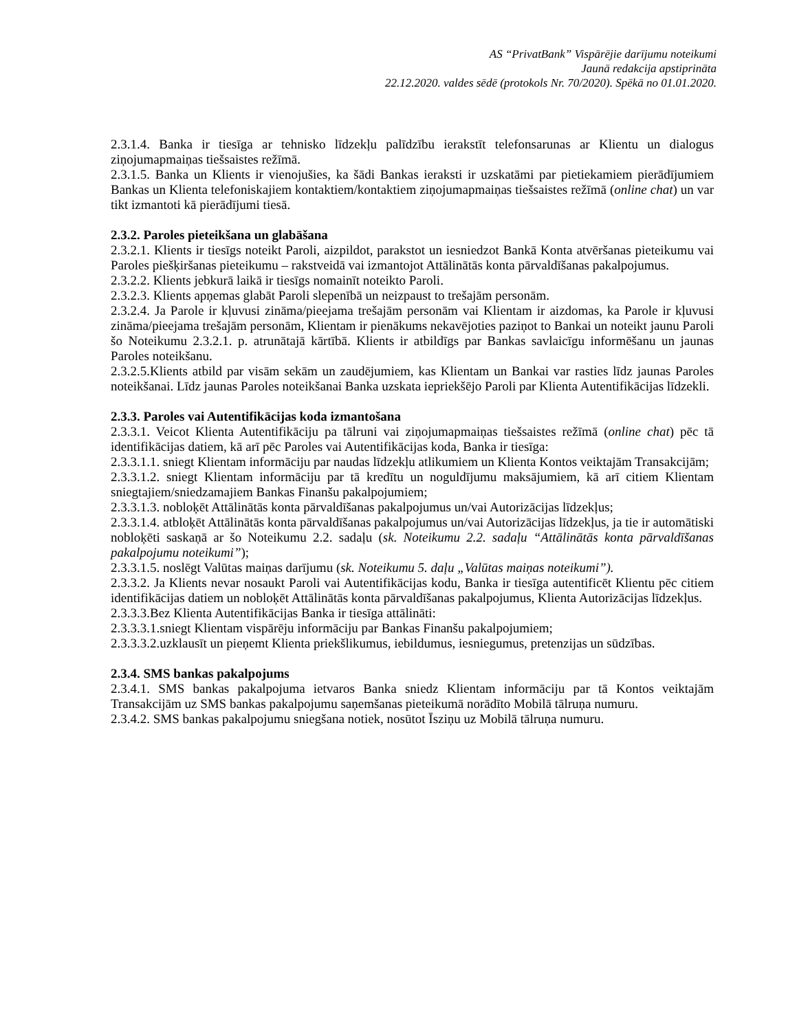AS “PrivatBank” Vispārējie darījumu noteikumi
Jaunā redakcija apstiprināta
22.12.2020. valdes sēdē (protokols Nr. 70/2020). Spēkā no 01.01.2020.
2.3.1.4. Banka ir tiesīga ar tehnisko līdzekļu palīdzību ierakstīt telefonsarunas ar Klientu un dialogus ziņojumapmaiņas tiešsaistes režīmā.
2.3.1.5. Banka un Klients ir vienojušies, ka šādi Bankas ieraksti ir uzskatāmi par pietiekamiem pierādījumiem Bankas un Klienta telefoniskajiem kontaktiem/kontaktiem ziņojumapmaiņas tiešsaistes režīmā (online chat) un var tikt izmantoti kā pierādījumi tiesā.
2.3.2. Paroles pieteikšana un glabāšana
2.3.2.1. Klients ir tiesīgs noteikt Paroli, aizpildot, parakstot un iesniedzot Bankā Konta atvēršanas pieteikumu vai Paroles piešķiršanas pieteikumu – rakstveidā vai izmantojot Attālinātās konta pārvaldīšanas pakalpojumus.
2.3.2.2. Klients jebkurā laikā ir tiesīgs nomainīt noteikto Paroli.
2.3.2.3. Klients apņemas glabāt Paroli slepenībā un neizpaust to trešajām personām.
2.3.2.4. Ja Parole ir kļuvusi zināma/pieejama trešajām personām vai Klientam ir aizdomas, ka Parole ir kļuvusi zināma/pieejama trešajām personām, Klientam ir pienākums nekavējoties paziņot to Bankai un noteikt jaunu Paroli šo Noteikumu 2.3.2.1. p. atrunātajā kārtībā. Klients ir atbildīgs par Bankas savlaicīgu informēšanu un jaunas Paroles noteikšanu.
2.3.2.5.Klients atbild par visām sekām un zaudējumiem, kas Klientam un Bankai var rasties līdz jaunas Paroles noteikšanai. Līdz jaunas Paroles noteikšanai Banka uzskata iepriekšējo Paroli par Klienta Autentifikācijas līdzekli.
2.3.3. Paroles vai Autentifikācijas koda izmantošana
2.3.3.1. Veicot Klienta Autentifikāciju pa tālruni vai ziņojumapmaiņas tiešsaistes režīmā (online chat) pēc tā identifikācijas datiem, kā arī pēc Paroles vai Autentifikācijas koda, Banka ir tiesīga:
2.3.3.1.1. sniegt Klientam informāciju par naudas līdzekļu atlikumiem un Klienta Kontos veiktajām Transakcijām;
2.3.3.1.2. sniegt Klientam informāciju par tā kredītu un noguldījumu maksājumiem, kā arī citiem Klientam sniegtajiem/sniedzamajiem Bankas Finanšu pakalpojumiem;
2.3.3.1.3. nobloķēt Attālinātās konta pārvaldīšanas pakalpojumus un/vai Autorizācijas līdzekļus;
2.3.3.1.4. atbloķēt Attālinātās konta pārvaldīšanas pakalpojumus un/vai Autorizācijas līdzekļus, ja tie ir automātiski nobloķēti saskaņā ar šo Noteikumu 2.2. sadaļu (sk. Noteikumu 2.2. sadaļu “Attālinātās konta pārvaldīšanas pakalpojumu noteikumi”);
2.3.3.1.5. noslēgt Valūtas maiņas darījumu (sk. Noteikumu 5. daļu „Valūtas maiņas noteikumi”).
2.3.3.2. Ja Klients nevar nosaukt Paroli vai Autentifikācijas kodu, Banka ir tiesīga autentificēt Klientu pēc citiem identifikācijas datiem un nobloķēt Attālinātās konta pārvaldīšanas pakalpojumus, Klienta Autorizācijas līdzekļus.
2.3.3.3.Bez Klienta Autentifikācijas Banka ir tiesīga attālināti:
2.3.3.3.1.sniegt Klientam vispārēju informāciju par Bankas Finanšu pakalpojumiem;
2.3.3.3.2.uzklausīt un pieņemt Klienta priekšlikumus, iebildumus, iesniegumus, pretenzijas un sūdzības.
2.3.4. SMS bankas pakalpojums
2.3.4.1. SMS bankas pakalpojuma ietvaros Banka sniedz Klientam informāciju par tā Kontos veiktajām Transakcijām uz SMS bankas pakalpojumu saņemšanas pieteikumā norādīto Mobilā tālruņa numuru.
2.3.4.2. SMS bankas pakalpojumu sniegšana notiek, nosūtot Īsziņu uz Mobilā tālruņa numuru.